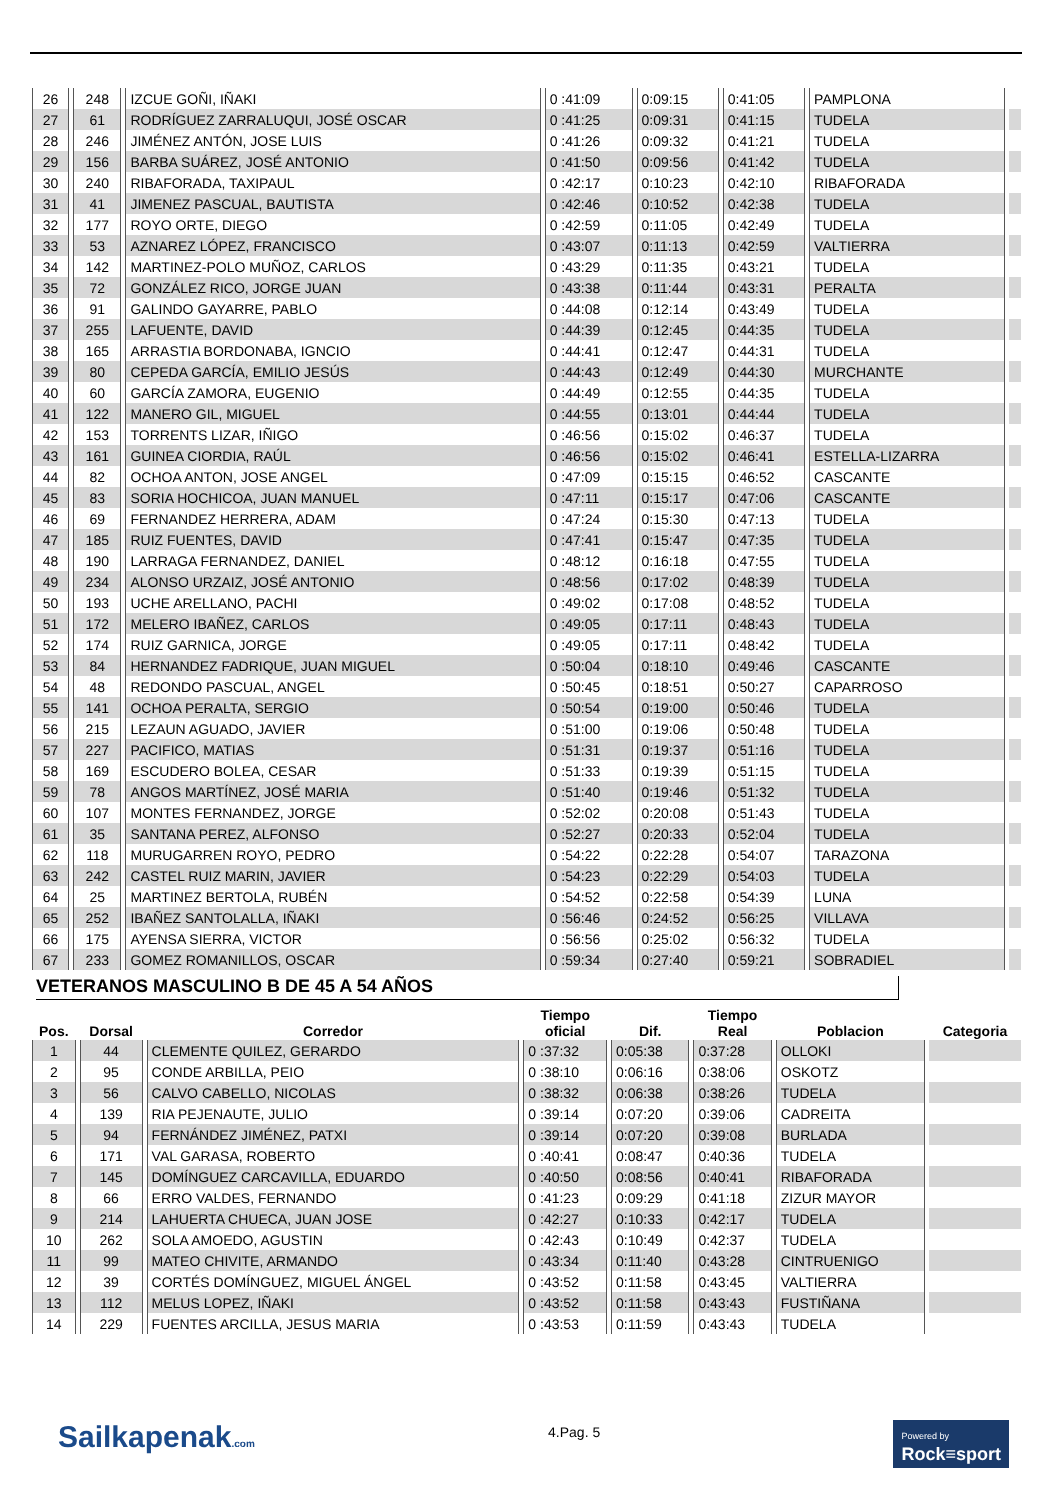| 26 | 248 | IZCUE GOÑI, IÑAKI | 0 :41:09 | 0:09:15 | 0:41:05 | PAMPLONA | |
| 27 | 61 | RODRÍGUEZ ZARRALUQUI, JOSÉ OSCAR | 0 :41:25 | 0:09:31 | 0:41:15 | TUDELA | |
| 28 | 246 | JIMÉNEZ ANTÓN, JOSE LUIS | 0 :41:26 | 0:09:32 | 0:41:21 | TUDELA | |
| 29 | 156 | BARBA SUÁREZ, JOSÉ ANTONIO | 0 :41:50 | 0:09:56 | 0:41:42 | TUDELA | |
| 30 | 240 | RIBAFORADA, TAXIPAUL | 0 :42:17 | 0:10:23 | 0:42:10 | RIBAFORADA | |
| 31 | 41 | JIMENEZ PASCUAL, BAUTISTA | 0 :42:46 | 0:10:52 | 0:42:38 | TUDELA | |
| 32 | 177 | ROYO ORTE, DIEGO | 0 :42:59 | 0:11:05 | 0:42:49 | TUDELA | |
| 33 | 53 | AZNAREZ LÓPEZ, FRANCISCO | 0 :43:07 | 0:11:13 | 0:42:59 | VALTIERRA | |
| 34 | 142 | MARTINEZ-POLO MUÑOZ, CARLOS | 0 :43:29 | 0:11:35 | 0:43:21 | TUDELA | |
| 35 | 72 | GONZÁLEZ RICO, JORGE JUAN | 0 :43:38 | 0:11:44 | 0:43:31 | PERALTA | |
| 36 | 91 | GALINDO GAYARRE, PABLO | 0 :44:08 | 0:12:14 | 0:43:49 | TUDELA | |
| 37 | 255 | LAFUENTE, DAVID | 0 :44:39 | 0:12:45 | 0:44:35 | TUDELA | |
| 38 | 165 | ARRASTIA BORDONABA, IGNCIO | 0 :44:41 | 0:12:47 | 0:44:31 | TUDELA | |
| 39 | 80 | CEPEDA GARCÍA, EMILIO JESÚS | 0 :44:43 | 0:12:49 | 0:44:30 | MURCHANTE | |
| 40 | 60 | GARCÍA ZAMORA, EUGENIO | 0 :44:49 | 0:12:55 | 0:44:35 | TUDELA | |
| 41 | 122 | MANERO GIL, MIGUEL | 0 :44:55 | 0:13:01 | 0:44:44 | TUDELA | |
| 42 | 153 | TORRENTS LIZAR, IÑIGO | 0 :46:56 | 0:15:02 | 0:46:37 | TUDELA | |
| 43 | 161 | GUINEA CIORDIA, RAÚL | 0 :46:56 | 0:15:02 | 0:46:41 | ESTELLA-LIZARRA | |
| 44 | 82 | OCHOA ANTON, JOSE ANGEL | 0 :47:09 | 0:15:15 | 0:46:52 | CASCANTE | |
| 45 | 83 | SORIA HOCHICOA, JUAN MANUEL | 0 :47:11 | 0:15:17 | 0:47:06 | CASCANTE | |
| 46 | 69 | FERNANDEZ HERRERA, ADAM | 0 :47:24 | 0:15:30 | 0:47:13 | TUDELA | |
| 47 | 185 | RUIZ FUENTES, DAVID | 0 :47:41 | 0:15:47 | 0:47:35 | TUDELA | |
| 48 | 190 | LARRAGA FERNANDEZ, DANIEL | 0 :48:12 | 0:16:18 | 0:47:55 | TUDELA | |
| 49 | 234 | ALONSO URZAIZ, JOSÉ ANTONIO | 0 :48:56 | 0:17:02 | 0:48:39 | TUDELA | |
| 50 | 193 | UCHE ARELLANO, PACHI | 0 :49:02 | 0:17:08 | 0:48:52 | TUDELA | |
| 51 | 172 | MELERO IBAÑEZ, CARLOS | 0 :49:05 | 0:17:11 | 0:48:43 | TUDELA | |
| 52 | 174 | RUIZ GARNICA, JORGE | 0 :49:05 | 0:17:11 | 0:48:42 | TUDELA | |
| 53 | 84 | HERNANDEZ FADRIQUE, JUAN MIGUEL | 0 :50:04 | 0:18:10 | 0:49:46 | CASCANTE | |
| 54 | 48 | REDONDO PASCUAL, ANGEL | 0 :50:45 | 0:18:51 | 0:50:27 | CAPARROSO | |
| 55 | 141 | OCHOA PERALTA, SERGIO | 0 :50:54 | 0:19:00 | 0:50:46 | TUDELA | |
| 56 | 215 | LEZAUN AGUADO, JAVIER | 0 :51:00 | 0:19:06 | 0:50:48 | TUDELA | |
| 57 | 227 | PACIFICO, MATIAS | 0 :51:31 | 0:19:37 | 0:51:16 | TUDELA | |
| 58 | 169 | ESCUDERO BOLEA, CESAR | 0 :51:33 | 0:19:39 | 0:51:15 | TUDELA | |
| 59 | 78 | ANGOS MARTÍNEZ, JOSÉ MARIA | 0 :51:40 | 0:19:46 | 0:51:32 | TUDELA | |
| 60 | 107 | MONTES FERNANDEZ, JORGE | 0 :52:02 | 0:20:08 | 0:51:43 | TUDELA | |
| 61 | 35 | SANTANA PEREZ, ALFONSO | 0 :52:27 | 0:20:33 | 0:52:04 | TUDELA | |
| 62 | 118 | MURUGARREN ROYO, PEDRO | 0 :54:22 | 0:22:28 | 0:54:07 | TARAZONA | |
| 63 | 242 | CASTEL RUIZ MARIN, JAVIER | 0 :54:23 | 0:22:29 | 0:54:03 | TUDELA | |
| 64 | 25 | MARTINEZ BERTOLA, RUBÉN | 0 :54:52 | 0:22:58 | 0:54:39 | LUNA | |
| 65 | 252 | IBAÑEZ SANTOLALLA, IÑAKI | 0 :56:46 | 0:24:52 | 0:56:25 | VILLAVA | |
| 66 | 175 | AYENSA SIERRA, VICTOR | 0 :56:56 | 0:25:02 | 0:56:32 | TUDELA | |
| 67 | 233 | GOMEZ ROMANILLOS, OSCAR | 0 :59:34 | 0:27:40 | 0:59:21 | SOBRADIEL | |
VETERANOS MASCULINO B DE 45 A 54 AÑOS
| Pos. | Dorsal | Corredor | Tiempo oficial | Dif. | Tiempo Real | Poblacion | Categoria |
| --- | --- | --- | --- | --- | --- | --- | --- |
| 1 | 44 | CLEMENTE QUILEZ, GERARDO | 0 :37:32 | 0:05:38 | 0:37:28 | OLLOKI | |
| 2 | 95 | CONDE ARBILLA, PEIO | 0 :38:10 | 0:06:16 | 0:38:06 | OSKOTZ | |
| 3 | 56 | CALVO CABELLO, NICOLAS | 0 :38:32 | 0:06:38 | 0:38:26 | TUDELA | |
| 4 | 139 | RIA PEJENAUTE, JULIO | 0 :39:14 | 0:07:20 | 0:39:06 | CADREITA | |
| 5 | 94 | FERNÁNDEZ JIMÉNEZ, PATXI | 0 :39:14 | 0:07:20 | 0:39:08 | BURLADA | |
| 6 | 171 | VAL GARASA, ROBERTO | 0 :40:41 | 0:08:47 | 0:40:36 | TUDELA | |
| 7 | 145 | DOMÍNGUEZ CARCAVILLA, EDUARDO | 0 :40:50 | 0:08:56 | 0:40:41 | RIBAFORADA | |
| 8 | 66 | ERRO VALDES, FERNANDO | 0 :41:23 | 0:09:29 | 0:41:18 | ZIZUR MAYOR | |
| 9 | 214 | LAHUERTA CHUECA, JUAN JOSE | 0 :42:27 | 0:10:33 | 0:42:17 | TUDELA | |
| 10 | 262 | SOLA AMOEDO, AGUSTIN | 0 :42:43 | 0:10:49 | 0:42:37 | TUDELA | |
| 11 | 99 | MATEO CHIVITE, ARMANDO | 0 :43:34 | 0:11:40 | 0:43:28 | CINTRUENIGO | |
| 12 | 39 | CORTÉS DOMÍNGUEZ, MIGUEL ÁNGEL | 0 :43:52 | 0:11:58 | 0:43:45 | VALTIERRA | |
| 13 | 112 | MELUS LOPEZ, IÑAKI | 0 :43:52 | 0:11:58 | 0:43:43 | FUSTIÑANA | |
| 14 | 229 | FUENTES ARCILLA, JESUS MARIA | 0 :43:53 | 0:11:59 | 0:43:43 | TUDELA | |
Sailkapenak.com
4.Pag. 5
Powered by
Rock≡sport